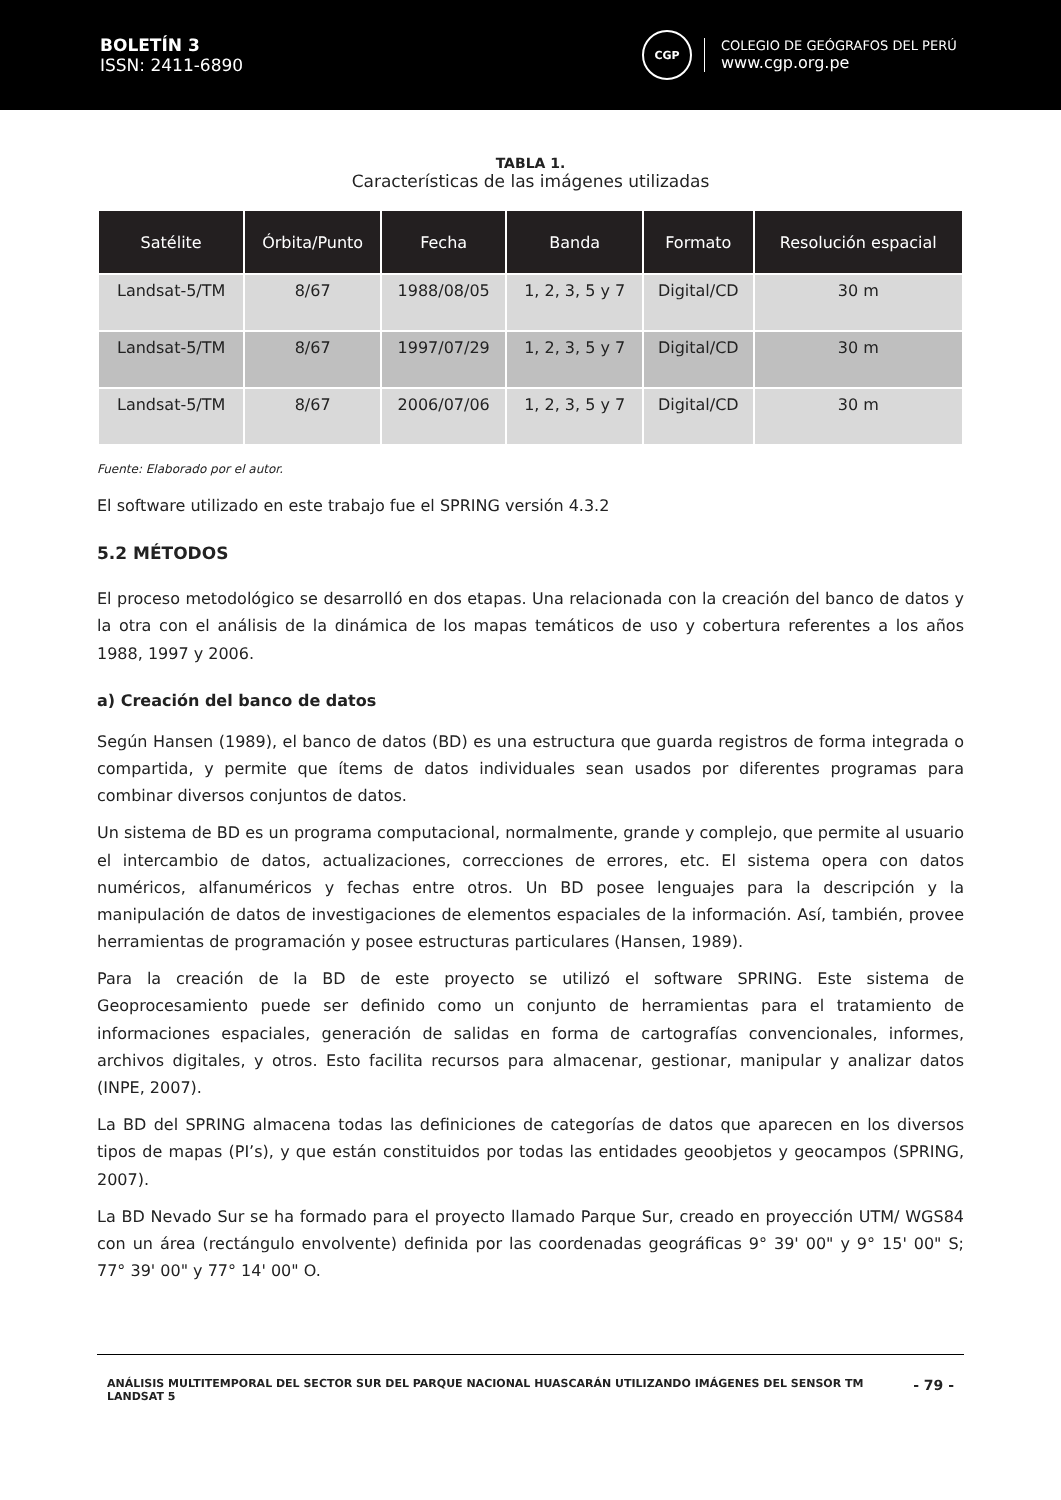BOLETÍN 3
ISSN: 2411-6890
CGP
COLEGIO DE GEÓGRAFOS DEL PERÚ
www.cgp.org.pe
TABLA 1.
Características de las imágenes utilizadas
| Satélite | Órbita/Punto | Fecha | Banda | Formato | Resolución espacial |
| --- | --- | --- | --- | --- | --- |
| Landsat-5/TM | 8/67 | 1988/08/05 | 1, 2, 3, 5 y 7 | Digital/CD | 30 m |
| Landsat-5/TM | 8/67 | 1997/07/29 | 1, 2, 3, 5 y 7 | Digital/CD | 30 m |
| Landsat-5/TM | 8/67 | 2006/07/06 | 1, 2, 3, 5 y 7 | Digital/CD | 30 m |
Fuente: Elaborado por el autor.
El software utilizado en este trabajo fue el SPRING versión 4.3.2
5.2 MÉTODOS
El proceso metodológico se desarrolló en dos etapas. Una relacionada con la creación del banco de datos y la otra con el análisis de la dinámica de los mapas temáticos de uso y cobertura referentes a los años 1988, 1997 y 2006.
a) Creación del banco de datos
Según Hansen (1989), el banco de datos (BD) es una estructura que guarda registros de forma integrada o compartida, y permite que ítems de datos individuales sean usados por diferentes programas para combinar diversos conjuntos de datos.
Un sistema de BD es un programa computacional, normalmente, grande y complejo, que permite al usuario el intercambio de datos, actualizaciones, correcciones de errores, etc. El sistema opera con datos numéricos, alfanuméricos y fechas entre otros. Un BD posee lenguajes para la descripción y la manipulación de datos de investigaciones de elementos espaciales de la información. Así, también, provee herramientas de programación y posee estructuras particulares (Hansen, 1989).
Para la creación de la BD de este proyecto se utilizó el software SPRING. Este sistema de Geoprocesamiento puede ser definido como un conjunto de herramientas para el tratamiento de informaciones espaciales, generación de salidas en forma de cartografías convencionales, informes, archivos digitales, y otros. Esto facilita recursos para almacenar, gestionar, manipular y analizar datos (INPE, 2007).
La BD del SPRING almacena todas las definiciones de categorías de datos que aparecen en los diversos tipos de mapas (PI’s), y que están constituidos por todas las entidades geoobjetos y geocampos (SPRING, 2007).
La BD Nevado Sur se ha formado para el proyecto llamado Parque Sur, creado en proyección UTM/ WGS84 con un área (rectángulo envolvente) definida por las coordenadas geográficas 9° 39' 00" y 9° 15' 00" S; 77° 39' 00" y 77° 14' 00" O.
ANÁLISIS MULTITEMPORAL DEL SECTOR SUR DEL PARQUE NACIONAL HUASCARÁN UTILIZANDO IMÁGENES DEL SENSOR TM LANDSAT 5 - 79 -